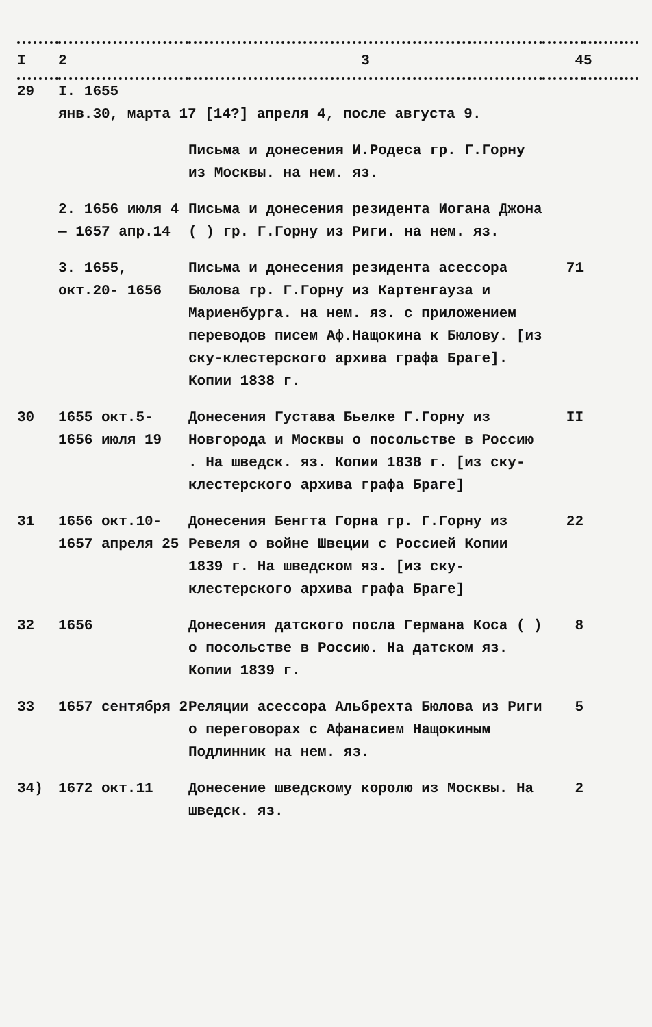| I | 2 | 3 | 4 | 5 |
| --- | --- | --- | --- | --- |
| 29 | I. 1655 янв.30, марта 17 [14?] апреля 4, после августа 9. | | | |
| | | Письма и донесения И.Родеса гр. Г.Горну из Москвы. на нем. яз. | | |
| | 2. 1656 июля 4 — 1657 апр.14 | Письма и донесения резидента Иогана Джона ( ) гр. Г.Горну из Риги. на нем. яз. | | |
| | 3. 1655, окт.20- 1656 | Письма и донесения резидента асессора Бюлова гр. Г.Горну из Картенгауза и Мариенбурга. на нем. яз. с приложением переводов писем Аф.Нащокина к Бюлову. [из ску-клестерского архива графа Браге]. Копии 1838 г. | 71 | |
| 30 | 1655 окт.5- 1656 июля 19 | Донесения Густава Бьелке Г.Горну из Новгорода и Москвы о посольстве в Россию . На шведск. яз. Копии 1838 г. [из ску-клестерского архива графа Браге] | II | |
| 31 | 1656 окт.10- 1657 апреля 25 | Донесения Бенгта Горна гр. Г.Горну из Ревеля о войне Швеции с Россией Копии 1839 г. На шведском яз. [из ску-клестерского архива графа Браге] | 22 | |
| 32 | 1656 | Донесения датского посла Германа Коса ( ) о посольстве в Россию. На датском яз. Копии 1839 г. | 8 | |
| 33 | 1657 сентября 2 | Реляции асессора Альбрехта Бюлова из Риги о переговорах с Афанасием Нащокиным Подлинник на нем. яз. | 5 | |
| 34) | 1672 окт.11 | Донесение шведскому королю из Москвы. На шведск. яз. | 2 | |